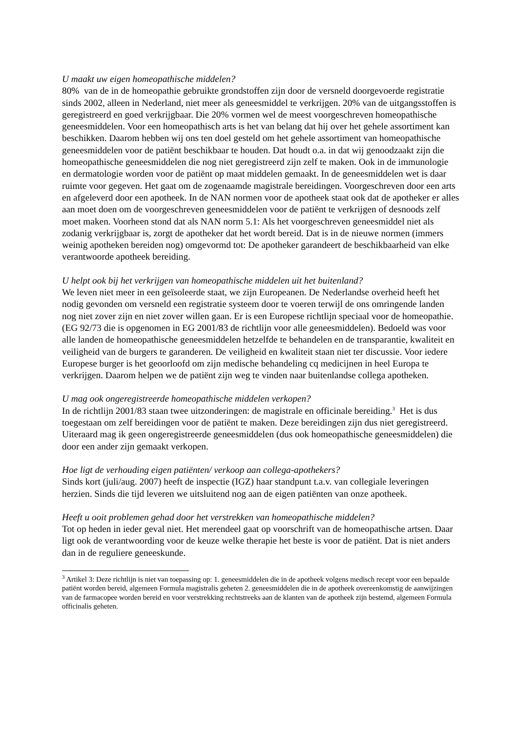U maakt uw eigen homeopathische middelen?
80% van de in de homeopathie gebruikte grondstoffen zijn door de versneld doorgevoerde registratie sinds 2002, alleen in Nederland, niet meer als geneesmiddel te verkrijgen. 20% van de uitgangsstoffen is geregistreerd en goed verkrijgbaar. Die 20% vormen wel de meest voorgeschreven homeopathische geneesmiddelen. Voor een homeopathisch arts is het van belang dat hij over het gehele assortiment kan beschikken. Daarom hebben wij ons ten doel gesteld om het gehele assortiment van homeopathische geneesmiddelen voor de patiënt beschikbaar te houden. Dat houdt o.a. in dat wij genoodzaakt zijn die homeopathische geneesmiddelen die nog niet geregistreerd zijn zelf te maken. Ook in de immunologie en dermatologie worden voor de patiënt op maat middelen gemaakt. In de geneesmiddelen wet is daar ruimte voor gegeven. Het gaat om de zogenaamde magistrale bereidingen. Voorgeschreven door een arts en afgeleverd door een apotheek. In de NAN normen voor de apotheek staat ook dat de apotheker er alles aan moet doen om de voorgeschreven geneesmiddelen voor de patiënt te verkrijgen of desnoods zelf moet maken. Voorheen stond dat als NAN norm 5.1: Als het voorgeschreven geneesmiddel niet als zodanig verkrijgbaar is, zorgt de apotheker dat het wordt bereid. Dat is in de nieuwe normen (immers weinig apotheken bereiden nog) omgevormd tot: De apotheker garandeert de beschikbaarheid van elke verantwoorde apotheek bereiding.
U helpt ook bij het verkrijgen van homeopathische middelen uit het buitenland?
We leven niet meer in een geïsoleerde staat, we zijn Europeanen. De Nederlandse overheid heeft het nodig gevonden om versneld een registratie systeem door te voeren terwijl de ons omringende landen nog niet zover zijn en niet zover willen gaan. Er is een Europese richtlijn speciaal voor de homeopathie. (EG 92/73 die is opgenomen in EG 2001/83 de richtlijn voor alle geneesmiddelen). Bedoeld was voor alle landen de homeopathische geneesmiddelen hetzelfde te behandelen en de transparantie, kwaliteit en veiligheid van de burgers te garanderen. De veiligheid en kwaliteit staan niet ter discussie. Voor iedere Europese burger is het geoorloofd om zijn medische behandeling cq medicijnen in heel Europa te verkrijgen. Daarom helpen we de patiënt zijn weg te vinden naar buitenlandse collega apotheken.
U mag ook ongeregistreerde homeopathische middelen verkopen?
In de richtlijn 2001/83 staan twee uitzonderingen: de magistrale en officinale bereiding.<sup>3</sup> Het is dus toegestaan om zelf bereidingen voor de patiënt te maken. Deze bereidingen zijn dus niet geregistreerd. Uiteraard mag ik geen ongeregistreerde geneesmiddelen (dus ook homeopathische geneesmiddelen) die door een ander zijn gemaakt verkopen.
Hoe ligt de verhouding eigen patiënten/ verkoop aan collega-apothekers?
Sinds kort (juli/aug. 2007) heeft de inspectie (IGZ) haar standpunt t.a.v. van collegiale leveringen herzien. Sinds die tijd leveren we uitsluitend nog aan de eigen patiënten van onze apotheek.
Heeft u ooit problemen gehad door het verstrekken van homeopathische middelen?
Tot op heden in ieder geval niet. Het merendeel gaat op voorschrift van de homeopathische artsen. Daar ligt ook de verantwoording voor de keuze welke therapie het beste is voor de patiënt. Dat is niet anders dan in de reguliere geneeskunde.
<sup>3</sup> Artikel 3: Deze richtlijn is niet van toepassing op: 1. geneesmiddelen die in de apotheek volgens medisch recept voor een bepaalde patiënt worden bereid, algemeen Formula magistralis geheten 2. geneesmiddelen die in de apotheek overeenkomstig de aanwijzingen van de farmacopee worden bereid en voor verstrekking rechtstreeks aan de klanten van de apotheek zijn bestemd, algemeen Formula officinalis geheten.